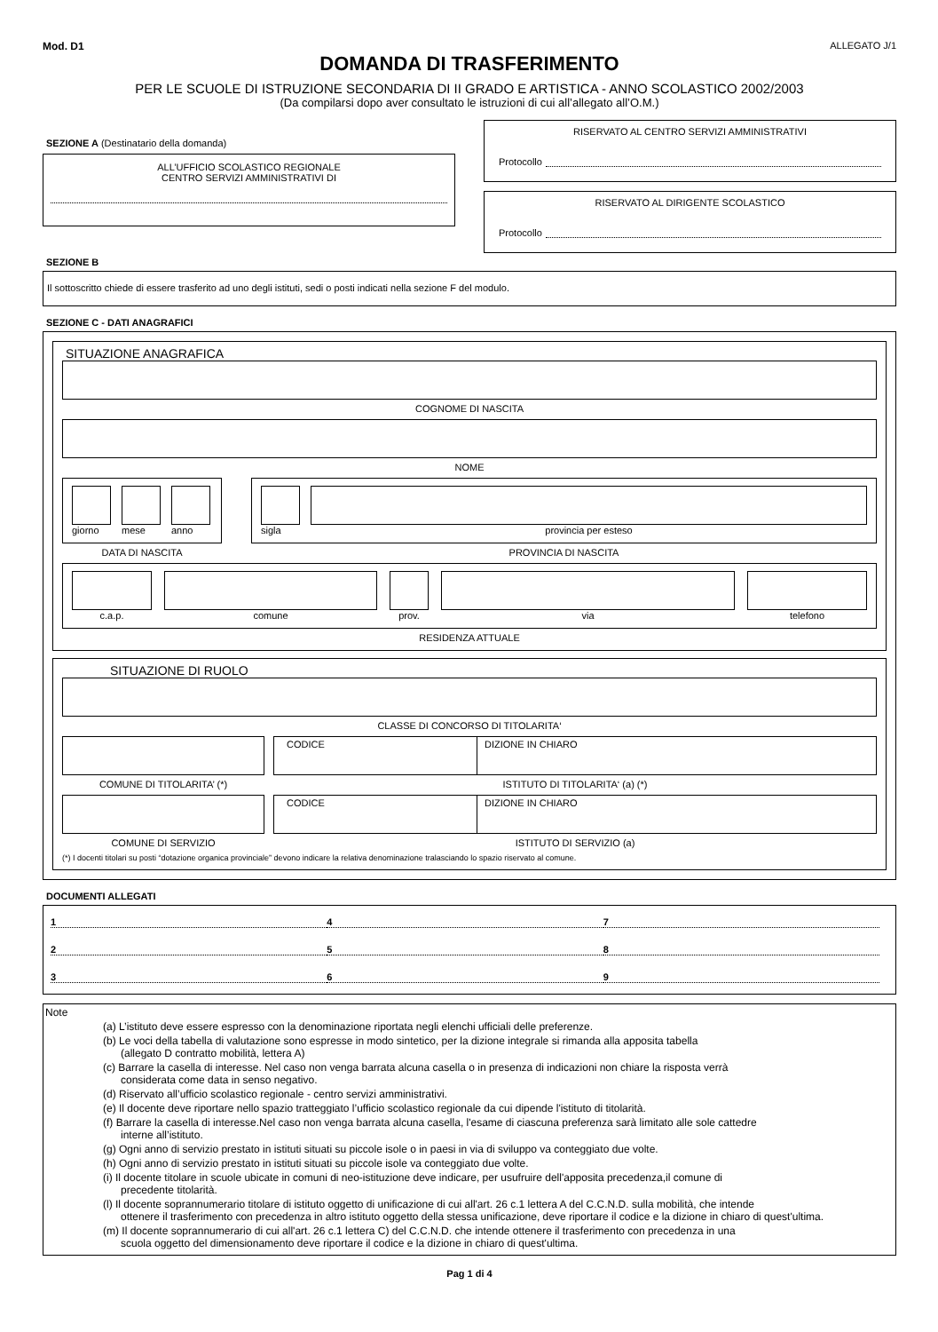Mod. D1 ALLEGATO J/1
DOMANDA DI TRASFERIMENTO
PER LE SCUOLE DI ISTRUZIONE SECONDARIA DI II GRADO E ARTISTICA - ANNO SCOLASTICO 2002/2003
(Da compilarsi dopo aver consultato le istruzioni di cui all’allegato all’O.M.)
SEZIONE A (Destinatario della domanda)
ALL’UFFICIO SCOLASTICO REGIONALE
CENTRO SERVIZI AMMINISTRATIVI DI
SEZIONE B
RISERVATO AL CENTRO SERVIZI AMMINISTRATIVI
Protocollo
RISERVATO AL DIRIGENTE SCOLASTICO
Protocollo
Il sottoscritto chiede di essere trasferito ad uno degli istituti, sedi o posti indicati nella sezione F del modulo.
SEZIONE C - DATI ANAGRAFICI
SITUAZIONE ANAGRAFICA
COGNOME DI NASCITA
NOME
giorno mese anno
DATA DI NASCITA
sigla provincia per esteso
PROVINCIA DI NASCITA
c.a.p. comune prov. via telefono
RESIDENZA ATTUALE
SITUAZIONE DI RUOLO
CLASSE DI CONCORSO DI TITOLARITA‘
COMUNE DI TITOLARITA’ (*)
CODICE DIZIONE IN CHIARO
ISTITUTO DI TITOLARITA‘ (a) (*)
COMUNE DI SERVIZIO
CODICE DIZIONE IN CHIARO
ISTITUTO DI SERVIZIO (a)
(*) I docenti titolari su posti “dotazione organica provinciale” devono indicare la relativa denominazione tralasciando lo spazio riservato al comune.
DOCUMENTI ALLEGATI
1
4
7
2
5
8
3
6
9
Note
(a) L’istituto deve essere espresso con la denominazione riportata negli elenchi ufficiali delle preferenze.
(b) Le voci della tabella di valutazione sono espresse in modo sintetico, per la dizione integrale si rimanda alla apposita tabella
(allegato D contratto mobilità, lettera A)
(c) Barrare la casella di interesse. Nel caso non venga barrata alcuna casella o in presenza di indicazioni non chiare la risposta verrà
considerata come data in senso negativo.
(d) Riservato all’ufficio scolastico regionale - centro servizi amministrativi.
(e) Il docente deve riportare nello spazio tratteggiato l’ufficio scolastico regionale da cui dipende l'istituto di titolarità.
(f) Barrare la casella di interesse.Nel caso non venga barrata alcuna casella, l'esame di ciascuna preferenza sarà limitato alle sole cattedre
interne all’istituto.
(g) Ogni anno di servizio prestato in istituti situati su piccole isole o in paesi in via di sviluppo va conteggiato due volte.
(h) Ogni anno di servizio prestato in istituti situati su piccole isole va conteggiato due volte.
(i) Il docente titolare in scuole ubicate in comuni di neo-istituzione deve indicare, per usufruire dell'apposita precedenza,il comune di
precedente titolarità.
(l) Il docente soprannumerario titolare di istituto oggetto di unificazione di cui all'art. 26 c.1 lettera A del C.C.N.D. sulla mobilità, che intende
ottenere il trasferimento con precedenza in altro istituto oggetto della stessa unificazione, deve riportare il codice e la dizione in chiaro di quest'ultima.
(m) Il docente soprannumerario di cui all'art. 26 c.1 lettera C) del C.C.N.D. che intende ottenere il trasferimento con precedenza in una
scuola oggetto del dimensionamento deve riportare il codice e la dizione in chiaro di quest'ultima.
Pag 1 di 4